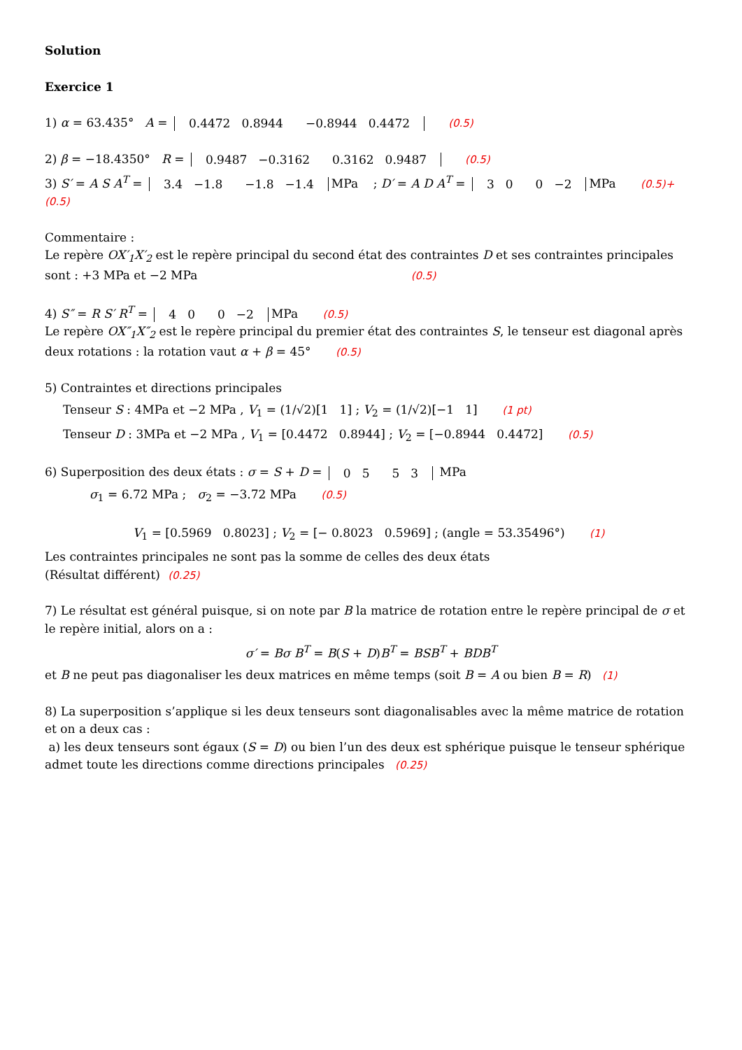Solution
Exercice 1
1) α = 63.435° A = 0.4472
0.8944 −0.8944
0.4472 (0.5)
2) β = −18.4350° R = 0.9487
−0.3162 0.3162
0.9487 (0.5)
3) S′ = A S A<sup>T</sup> = 3.4
−1.8 −1.8
−1.4 MPa ; D′ = A D A<sup>T</sup> = 3
0 0
−2 MPa (0.5)+ (0.5)
Commentaire :
Le repère OX′<sub>1</sub>X′<sub>2</sub> est le repère principal du second état des contraintes D et ses contraintes principales sont : +3 MPa et −2 MPa (0.5)
4) S″ = R S′ R<sup>T</sup> = 4
0 0
−2 MPa (0.5)
Le repère OX″<sub>1</sub>X″<sub>2</sub> est le repère principal du premier état des contraintes S, le tenseur est diagonal après deux rotations : la rotation vaut α + β = 45° (0.5)
5) Contraintes et directions principales
Tenseur S : 4MPa et −2 MPa , V<sub>1</sub> = (1/√2)[1 1] ; V<sub>2</sub> = (1/√2)[−1 1] (1 pt)
Tenseur D : 3MPa et −2 MPa , V<sub>1</sub> = [0.4472 0.8944] ; V<sub>2</sub> = [−0.8944 0.4472] (0.5)
6) Superposition des deux états : σ = S + D = 0
5 5
3 MPa
σ<sub>1</sub> = 6.72 MPa ; σ<sub>2</sub> = −3.72 MPa (0.5)
V<sub>1</sub> = [0.5969 0.8023] ; V<sub>2</sub> = [− 0.8023 0.5969] ; (angle = 53.35496°) (1)
Les contraintes principales ne sont pas la somme de celles des deux états
(Résultat différent) (0.25)
7) Le résultat est général puisque, si on note par B la matrice de rotation entre le repère principal de σ et le repère initial, alors on a :
σ′ = Bσ B<sup>T</sup> = B(S + D)B<sup>T</sup> = BSB<sup>T</sup> + BDB<sup>T</sup>
et B ne peut pas diagonaliser les deux matrices en même temps (soit B = A ou bien B = R) (1)
8) La superposition s’applique si les deux tenseurs sont diagonalisables avec la même matrice de rotation et on a deux cas :
a) les deux tenseurs sont égaux (S = D) ou bien l’un des deux est sphérique puisque le tenseur sphérique admet toute les directions comme directions principales (0.25)